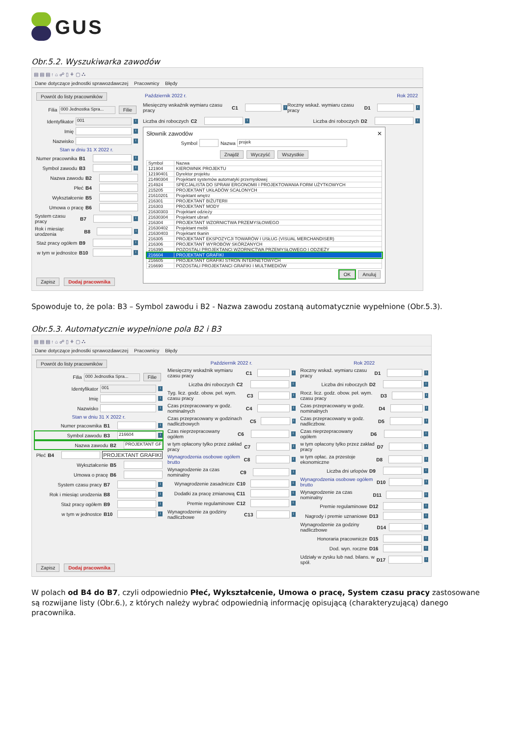GUS
Obr.5.2. Wyszukiwarka zawodów
▤ ▤ ▤ ↑ ⌂ ☍ ▯ ⚘ ▢ ⛬
Dane dotyczące jednostki sprawozdawczej Pracownicy Błędy
Powrót do listy pracowników
Filia 000 Jednostka Spra... Filie
Identyfikator 001 i
Imię i
Nazwisko i
Stan w dniu 31 X 2022 r.
Numer pracownika B1 i
Symbol zawodu B3 i
Nazwa zawodu B2
Płeć B4
Wykształcenie B5
Umowa o pracę B6
System czasu pracy B7 i
Rok i miesiąc urodzenia B8 i
Staż pracy ogółem B9 i
w tym w jednostce B10 i
Zapisz Dodaj pracownika
Październik 2022 r. Rok 2022
Miesięczny wskaźnik wymiaru czasu pracy C1 i
Roczny wskaź. wymiaru czasu pracy D1 i
Liczba dni roboczych C2 i
Liczba dni roboczych D2 i
Słownik zawodów ✕
Symbol Nazwa projek
Znajdź Wyczyść Wszystkie
| Symbol | Nazwa |
| --- | --- |
| 121904 | KIEROWNIK PROJEKTU |
| 12190401 | Dyrektor projektu |
| 21490304 | Projektant systemów automatyki przemysłowej |
| 214924 | SPECJALISTA DO SPRAW ERGONOMII I PROJEKTOWANIA FORM UŻYTKOWYCH |
| 215205 | PROJEKTANT UKŁADÓW SCALONYCH |
| 21610201 | Projektant wnętrz |
| 216301 | PROJEKTANT BIŻUTERII |
| 216303 | PROJEKTANT MODY |
| 21630303 | Projektant odzieży |
| 21630304 | Projektant ubrań |
| 216304 | PROJEKTANT WZORNICTWA PRZEMYSŁOWEGO |
| 21630402 | Projektant mebli |
| 21630403 | Projektant tkanin |
| 216305 | PROJEKTANT EKSPOZYCJI TOWARÓW I USŁUG (VISUAL MERCHANDISER) |
| 216306 | PROJEKTANT WYROBÓW SKÓRZANYCH |
| 216390 | POZOSTALI PROJEKTANCI WZORNICTWA PRZEMYSŁOWEGO I ODZIEŻY |
| 216604 | PROJEKTANT GRAFIKI |
| 216605 | PROJEKTANT GRAFIKI STRON INTERNETOWYCH |
| 216690 | POZOSTALI PROJEKTANCI GRAFIKI I MULTIMEDIÓW |
OK Anuluj
Spowoduje to, że pola: B3 – Symbol zawodu i B2 - Nazwa zawodu zostaną automatycznie wypełnione (Obr.5.3).
Obr.5.3. Automatycznie wypełnione pola B2 i B3
▤ ▤ ▤ ↑ ⌂ ☍ ▯ ⚘ ▢ ⛬
Dane dotyczące jednostki sprawozdawczej Pracownicy Błędy
Powrót do listy pracowników
Filia 000 Jednostka Spra... Filie
Identyfikator 001 i
Imię i
Nazwisko i
Stan w dniu 31 X 2022 r.
Numer pracownika B1 i
Symbol zawodu B3 216604 i
Nazwa zawodu B2 PROJEKTANT GF
Płeć B4 PROJEKTANT GRAFIKI
Wykształcenie B5
Umowa o pracę B6
System czasu pracy B7 i
Rok i miesiąc urodzenia B8 i
Staż pracy ogółem B9 i
w tym w jednostce B10 i
Zapisz Dodaj pracownika
Październik 2022 r.
Miesięczny wskaźnik wymiaru czasu pracy C1 i
Liczba dni roboczych C2 i
Tyg. licz. godz. obow. peł. wym. czasu pracy C3 i
Czas przepracowany w godz. nominalnych C4 i
Czas przepracowany w godzinach nadliczbowych C5 i
Czas nieprzepracowany ogółem C6 i
w tym opłacony tylko przez zakład pracy C7 i
Wynagrodzenia osobowe ogółem brutto C8 i
Wynagrodzenie za czas nominalny C9 i
Wynagrodzenie zasadnicze C10 i
Dodatki za pracę zmianową C11 i
Premie regulaminowe C12 i
Wynagrodzenie za godziny nadliczbowe C13 i
Rok 2022
Roczny wskaź. wymiaru czasu pracy D1 i
Liczba dni roboczych D2 i
Rocz. licz. godz. obow. peł. wym. czasu pracy D3 i
Czas przepracowany w godz. nominalnych D4 i
Czas przepracowany w godz. nadliczbow. D5 i
Czas nieprzepracowany ogółem D6 i
w tym opłacony tylko przez zakład pracy D7 i
w tym opłac. za przestoje ekonomiczne D8 i
Liczba dni urlopów D9 i
Wynagrodzenia osobowe ogółem brutto D10 i
Wynagrodzenie za czas nominalny D11 i
Premie regulaminowe D12 i
Nagrody i premie uznaniowe D13 i
Wynagrodzenie za godziny nadliczbowe D14 i
Honoraria pracownicze D15 i
Dod. wyn. roczne D16 i
Udziały w zysku lub nad. bilans. w spół. D17 i
W polach od B4 do B7, czyli odpowiednio Płeć, Wykształcenie, Umowa o pracę, System czasu pracy zastosowane są rozwijane listy (Obr.6.), z których należy wybrać odpowiednią informację opisującą (charakteryzującą) danego pracownika.